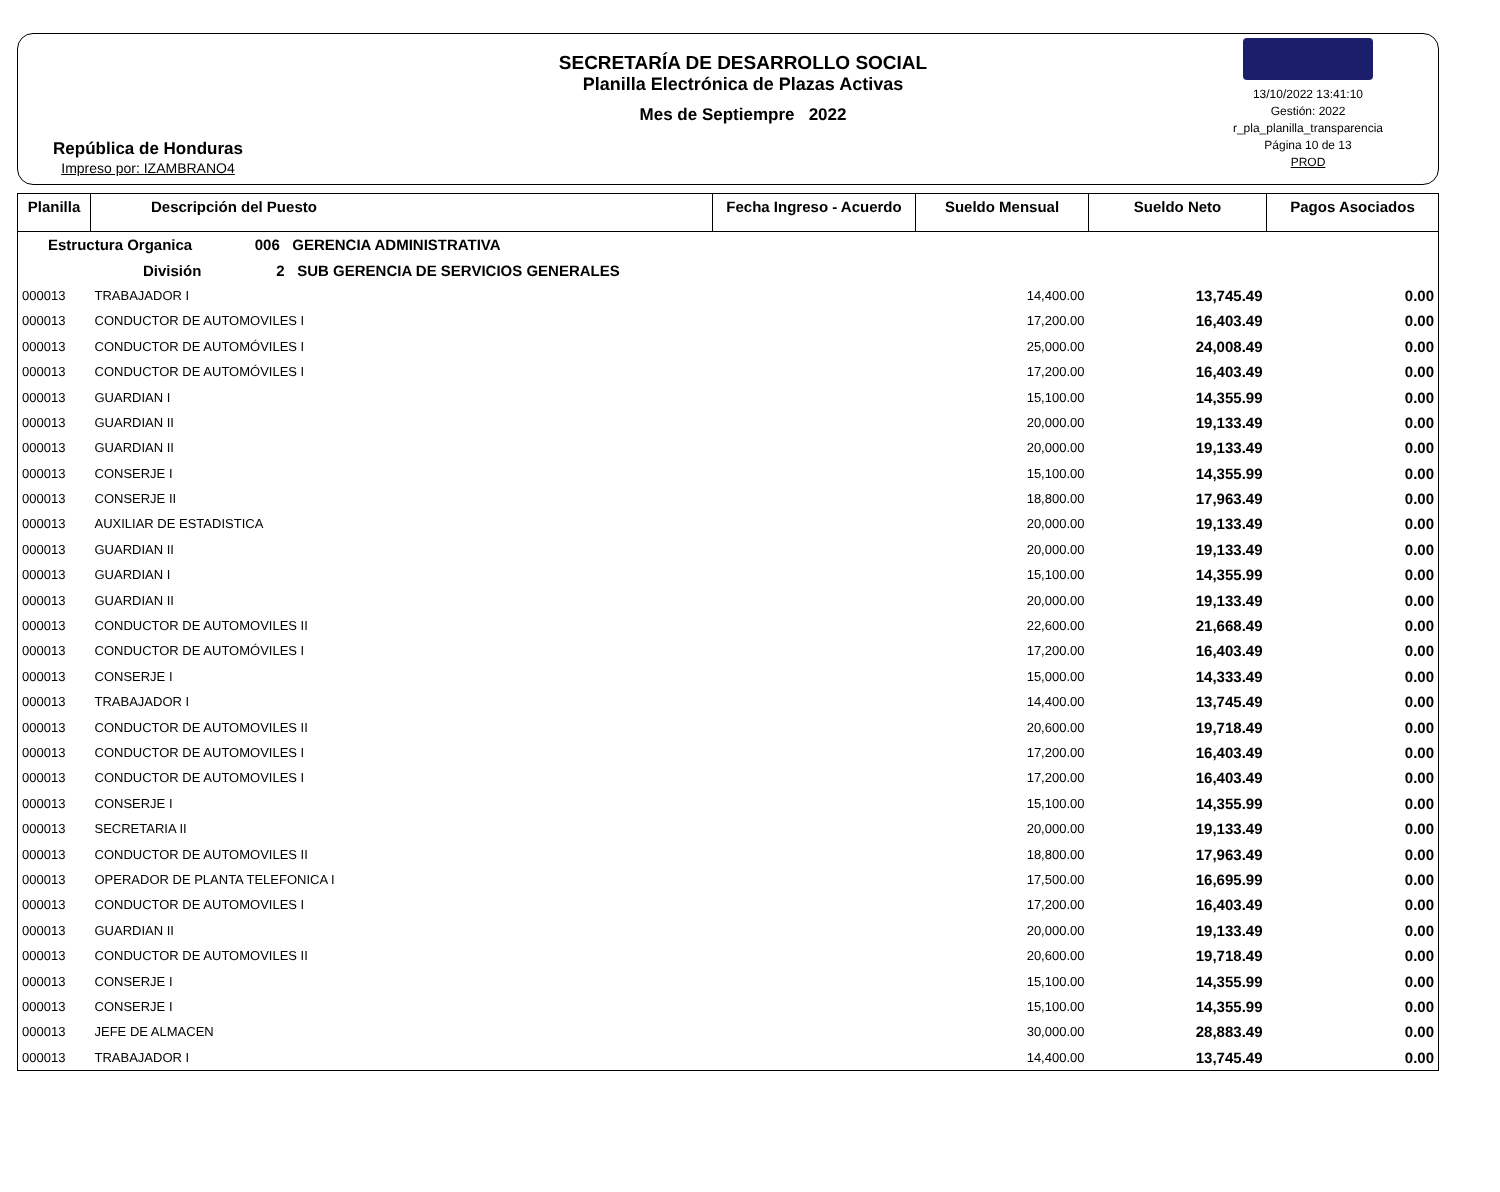República de Honduras
Impreso por: IZAMBRANO4
SECRETARÍA DE DESARROLLO SOCIAL
Planilla Electrónica de Plazas Activas
Mes de Septiempre 2022
13/10/2022 13:41:10
Gestión: 2022
r_pla_planilla_transparencia
Página 10 de 13
PROD
| Planilla | Descripción del Puesto | Fecha Ingreso - Acuerdo | Sueldo Mensual | Sueldo Neto | Pagos Asociados |
| --- | --- | --- | --- | --- | --- |
| Estructura Organica 006 GERENCIA ADMINISTRATIVA | | | | | |
| División 2 SUB GERENCIA DE SERVICIOS GENERALES | | | | | |
| 000013 | TRABAJADOR I | | 14,400.00 | 13,745.49 | 0.00 |
| 000013 | CONDUCTOR DE AUTOMOVILES I | | 17,200.00 | 16,403.49 | 0.00 |
| 000013 | CONDUCTOR DE AUTOMÓVILES I | | 25,000.00 | 24,008.49 | 0.00 |
| 000013 | CONDUCTOR DE AUTOMÓVILES I | | 17,200.00 | 16,403.49 | 0.00 |
| 000013 | GUARDIAN I | | 15,100.00 | 14,355.99 | 0.00 |
| 000013 | GUARDIAN II | | 20,000.00 | 19,133.49 | 0.00 |
| 000013 | GUARDIAN II | | 20,000.00 | 19,133.49 | 0.00 |
| 000013 | CONSERJE I | | 15,100.00 | 14,355.99 | 0.00 |
| 000013 | CONSERJE II | | 18,800.00 | 17,963.49 | 0.00 |
| 000013 | AUXILIAR DE ESTADISTICA | | 20,000.00 | 19,133.49 | 0.00 |
| 000013 | GUARDIAN II | | 20,000.00 | 19,133.49 | 0.00 |
| 000013 | GUARDIAN I | | 15,100.00 | 14,355.99 | 0.00 |
| 000013 | GUARDIAN II | | 20,000.00 | 19,133.49 | 0.00 |
| 000013 | CONDUCTOR DE AUTOMOVILES II | | 22,600.00 | 21,668.49 | 0.00 |
| 000013 | CONDUCTOR DE AUTOMÓVILES I | | 17,200.00 | 16,403.49 | 0.00 |
| 000013 | CONSERJE I | | 15,000.00 | 14,333.49 | 0.00 |
| 000013 | TRABAJADOR I | | 14,400.00 | 13,745.49 | 0.00 |
| 000013 | CONDUCTOR DE AUTOMOVILES II | | 20,600.00 | 19,718.49 | 0.00 |
| 000013 | CONDUCTOR DE AUTOMOVILES I | | 17,200.00 | 16,403.49 | 0.00 |
| 000013 | CONDUCTOR DE AUTOMOVILES I | | 17,200.00 | 16,403.49 | 0.00 |
| 000013 | CONSERJE I | | 15,100.00 | 14,355.99 | 0.00 |
| 000013 | SECRETARIA II | | 20,000.00 | 19,133.49 | 0.00 |
| 000013 | CONDUCTOR DE AUTOMOVILES II | | 18,800.00 | 17,963.49 | 0.00 |
| 000013 | OPERADOR DE PLANTA TELEFONICA I | | 17,500.00 | 16,695.99 | 0.00 |
| 000013 | CONDUCTOR DE AUTOMOVILES I | | 17,200.00 | 16,403.49 | 0.00 |
| 000013 | GUARDIAN II | | 20,000.00 | 19,133.49 | 0.00 |
| 000013 | CONDUCTOR DE AUTOMOVILES II | | 20,600.00 | 19,718.49 | 0.00 |
| 000013 | CONSERJE I | | 15,100.00 | 14,355.99 | 0.00 |
| 000013 | CONSERJE I | | 15,100.00 | 14,355.99 | 0.00 |
| 000013 | JEFE DE ALMACEN | | 30,000.00 | 28,883.49 | 0.00 |
| 000013 | TRABAJADOR I | | 14,400.00 | 13,745.49 | 0.00 |